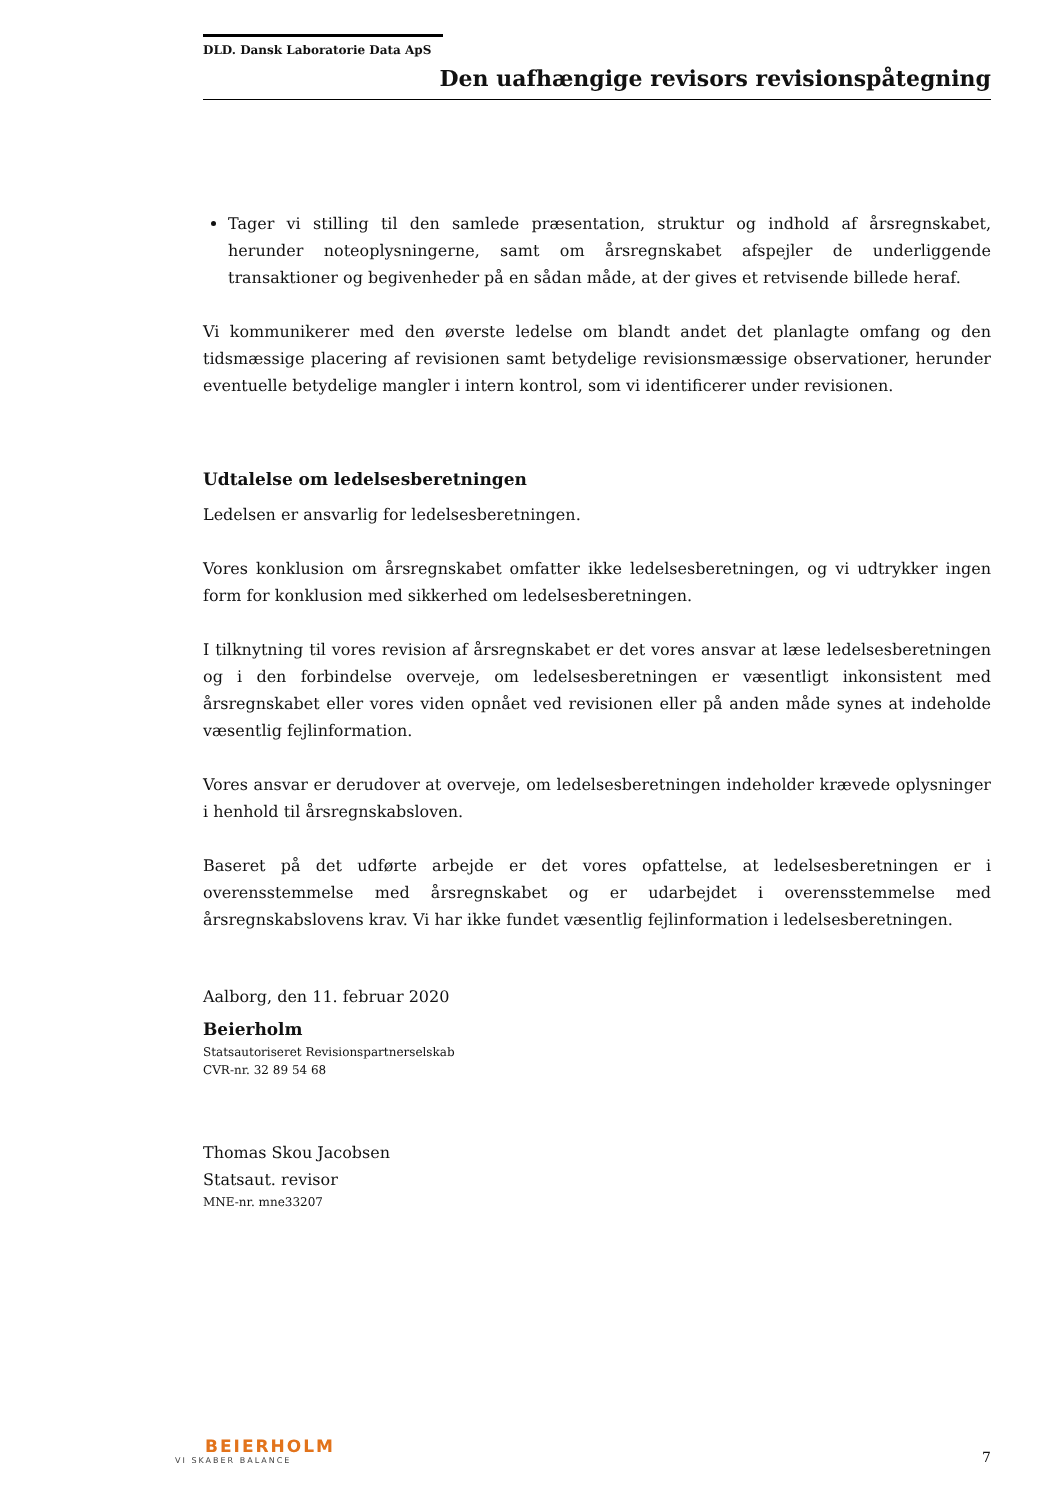DLD. Dansk Laboratorie Data ApS
Den uafhængige revisors revisionspåtegning
Tager vi stilling til den samlede præsentation, struktur og indhold af årsregnskabet, herunder noteoplysningerne, samt om årsregnskabet afspejler de underliggende transaktioner og begivenheder på en sådan måde, at der gives et retvisende billede heraf.
Vi kommunikerer med den øverste ledelse om blandt andet det planlagte omfang og den tidsmæssige placering af revisionen samt betydelige revisionsmæssige observationer, herunder eventuelle betydelige mangler i intern kontrol, som vi identificerer under revisionen.
Udtalelse om ledelsesberetningen
Ledelsen er ansvarlig for ledelsesberetningen.
Vores konklusion om årsregnskabet omfatter ikke ledelsesberetningen, og vi udtrykker ingen form for konklusion med sikkerhed om ledelsesberetningen.
I tilknytning til vores revision af årsregnskabet er det vores ansvar at læse ledelsesberetningen og i den forbindelse overveje, om ledelsesberetningen er væsentligt inkonsistent med årsregnskabet eller vores viden opnået ved revisionen eller på anden måde synes at indeholde væsentlig fejlinformation.
Vores ansvar er derudover at overveje, om ledelsesberetningen indeholder krævede oplysninger i henhold til årsregnskabsloven.
Baseret på det udførte arbejde er det vores opfattelse, at ledelsesberetningen er i overensstemmelse med årsregnskabet og er udarbejdet i overensstemmelse med årsregnskabslovens krav. Vi har ikke fundet væsentlig fejlinformation i ledelsesberetningen.
Aalborg, den 11. februar 2020
Beierholm
Statsautoriseret Revisionspartnerselskab
CVR-nr. 32 89 54 68
Thomas Skou Jacobsen
Statsaut. revisor
MNE-nr. mne33207
BEIERHOLM
VI SKABER BALANCE
7